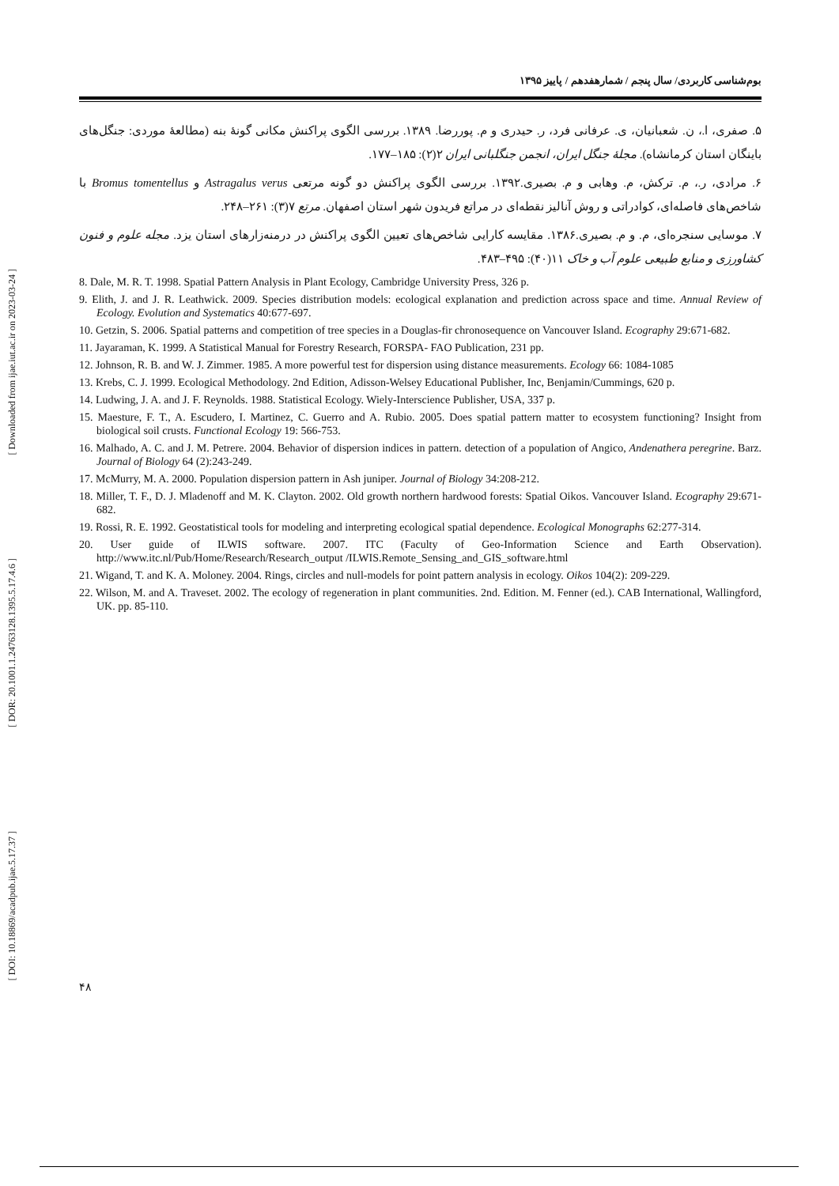[ Downloaded from ijae.iut.ac.ir on 2023-03-24 ]
[ DOR: 20.1001.1.24763128.1395.5.17.4.6 ]
[ DOI: 10.18869/acadpub.ijae.5.17.37 ]
بوم‌شناسی کاربردی/ سال پنجم / شمارهفدهم / پاییز ۱۳۹۵
۵. صفری، ا.، ن. شعبانیان، ی. عرفانی فرد، ر. حیدری و م. پوررضا. ۱۳۸۹. بررسی الگوی پراکنش مکانی گونهٔ بنه (مطالعهٔ موردی: جنگل‌های باینگان استان کرمانشاه). مجلهٔ جنگل ایران، انجمن جنگلبانی ایران ۲(۲): ۱۸۵–۱۷۷.
۶. مرادی، ر.، م. ترکش، م. وهابی و م. بصیری.۱۳۹۲. بررسی الگوی پراکنش دو گونه مرتعی Astragalus verus و Bromus tomentellus با شاخص‌های فاصله‌ای، کوادراتی و روش آنالیز نقطه‌ای در مراتع فریدون شهر استان اصفهان. مرتع ۷(۳): ۲۶۱–۲۴۸.
۷. موسایی سنجره‌ای، م. و م. بصیری.۱۳۸۶. مقایسه کارایی شاخص‌های تعیین الگوی پراکنش در درمنه‌زارهای استان یزد. مجله علوم و فنون کشاورزی و منابع طبیعی علوم آب و خاک ۱۱(۴۰): ۴۹۵–۴۸۳.
8. Dale, M. R. T. 1998. Spatial Pattern Analysis in Plant Ecology, Cambridge University Press, 326 p.
9. Elith, J. and J. R. Leathwick. 2009. Species distribution models: ecological explanation and prediction across space and time. Annual Review of Ecology. Evolution and Systematics 40:677-697.
10. Getzin, S. 2006. Spatial patterns and competition of tree species in a Douglas-fir chronosequence on Vancouver Island. Ecography 29:671-682.
11. Jayaraman, K. 1999. A Statistical Manual for Forestry Research, FORSPA- FAO Publication, 231 pp.
12. Johnson, R. B. and W. J. Zimmer. 1985. A more powerful test for dispersion using distance measurements. Ecology 66: 1084-1085
13. Krebs, C. J. 1999. Ecological Methodology. 2nd Edition, Adisson-Welsey Educational Publisher, Inc, Benjamin/Cummings, 620 p.
14. Ludwing, J. A. and J. F. Reynolds. 1988. Statistical Ecology. Wiely-Interscience Publisher, USA, 337 p.
15. Maesture, F. T., A. Escudero, I. Martinez, C. Guerro and A. Rubio. 2005. Does spatial pattern matter to ecosystem functioning? Insight from biological soil crusts. Functional Ecology 19: 566-753.
16. Malhado, A. C. and J. M. Petrere. 2004. Behavior of dispersion indices in pattern. detection of a population of Angico, Andenathera peregrine. Barz. Journal of Biology 64 (2):243-249.
17. McMurry, M. A. 2000. Population dispersion pattern in Ash juniper. Journal of Biology 34:208-212.
18. Miller, T. F., D. J. Mladenoff and M. K. Clayton. 2002. Old growth northern hardwood forests: Spatial Oikos. Vancouver Island. Ecography 29:671-682.
19. Rossi, R. E. 1992. Geostatistical tools for modeling and interpreting ecological spatial dependence. Ecological Monographs 62:277-314.
20. User guide of ILWIS software. 2007. ITC (Faculty of Geo-Information Science and Earth Observation). http://www.itc.nl/Pub/Home/Research/Research_output /ILWIS.Remote_Sensing_and_GIS_software.html
21. Wigand, T. and K. A. Moloney. 2004. Rings, circles and null-models for point pattern analysis in ecology. Oikos 104(2): 209-229.
22. Wilson, M. and A. Traveset. 2002. The ecology of regeneration in plant communities. 2nd. Edition. M. Fenner (ed.). CAB International, Wallingford, UK. pp. 85-110.
۴۸